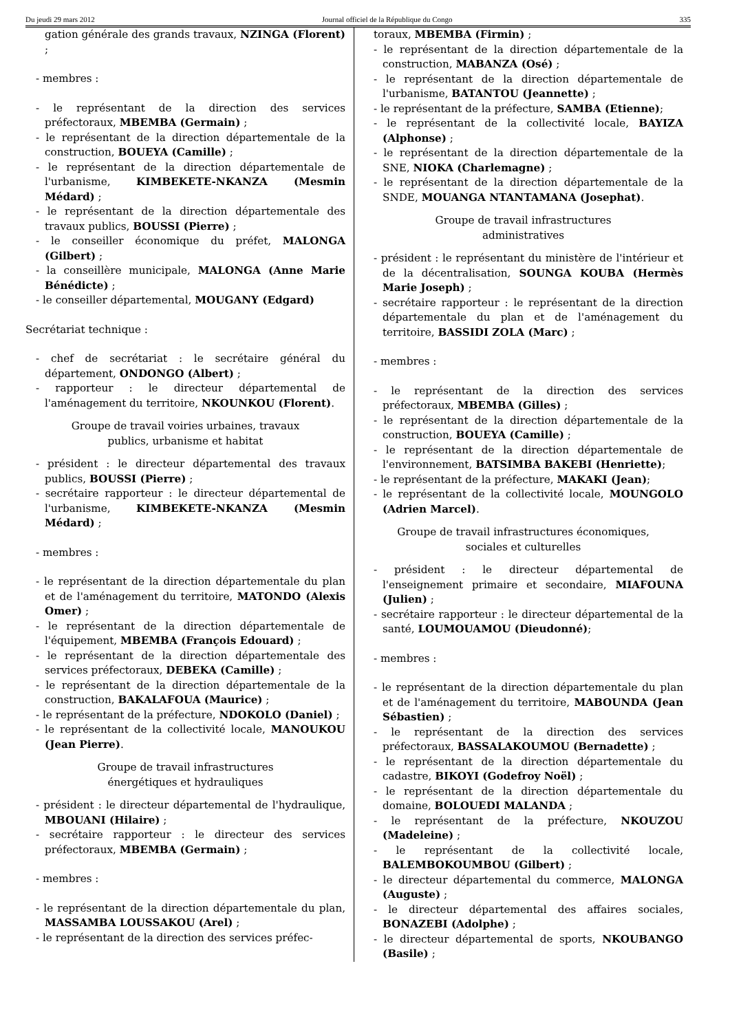Du jeudi 29 mars 2012 Journal officiel de la République du Congo 335
gation générale des grands travaux, NZINGA (Florent) ;
- membres :
- le représentant de la direction des services préfectoraux, MBEMBA (Germain) ;
- le représentant de la direction départementale de la construction, BOUEYA (Camille) ;
- le représentant de la direction départementale de l'urbanisme, KIMBEKETE-NKANZA (Mesmin Médard) ;
- le représentant de la direction départementale des travaux publics, BOUSSI (Pierre) ;
- le conseiller économique du préfet, MALONGA (Gilbert) ;
- la conseillère municipale, MALONGA (Anne Marie Bénédicte) ;
- le conseiller départemental, MOUGANY (Edgard)
Secrétariat technique :
- chef de secrétariat : le secrétaire général du département, ONDONGO (Albert) ;
- rapporteur : le directeur départemental de l'aménagement du territoire, NKOUNKOU (Florent).
Groupe de travail voiries urbaines, travaux
publics, urbanisme et habitat
- président : le directeur départemental des travaux publics, BOUSSI (Pierre) ;
- secrétaire rapporteur : le directeur départemental de l'urbanisme, KIMBEKETE-NKANZA (Mesmin Médard) ;
- membres :
- le représentant de la direction départementale du plan et de l'aménagement du territoire, MATONDO (Alexis Omer) ;
- le représentant de la direction départementale de l'équipement, MBEMBA (François Edouard) ;
- le représentant de la direction départementale des services préfectoraux, DEBEKA (Camille) ;
- le représentant de la direction départementale de la construction, BAKALAFOUA (Maurice) ;
- le représentant de la préfecture, NDOKOLO (Daniel) ;
- le représentant de la collectivité locale, MANOUKOU (Jean Pierre).
Groupe de travail infrastructures
énergétiques et hydrauliques
- président : le directeur départemental de l'hydraulique, MBOUANI (Hilaire) ;
- secrétaire rapporteur : le directeur des services préfectoraux, MBEMBA (Germain) ;
- membres :
- le représentant de la direction départementale du plan, MASSAMBA LOUSSAKOU (Arel) ;
- le représentant de la direction des services préfec-
toraux, MBEMBA (Firmin) ;
- le représentant de la direction départementale de la construction, MABANZA (Osé) ;
- le représentant de la direction départementale de l'urbanisme, BATANTOU (Jeannette) ;
- le représentant de la préfecture, SAMBA (Etienne);
- le représentant de la collectivité locale, BAYIZA (Alphonse) ;
- le représentant de la direction départementale de la SNE, NIOKA (Charlemagne) ;
- le représentant de la direction départementale de la SNDE, MOUANGA NTANTAMANA (Josephat).
Groupe de travail infrastructures
administratives
- président : le représentant du ministère de l'intérieur et de la décentralisation, SOUNGA KOUBA (Hermès Marie Joseph) ;
- secrétaire rapporteur : le représentant de la direction départementale du plan et de l'aménagement du territoire, BASSIDI ZOLA (Marc) ;
- membres :
- le représentant de la direction des services préfectoraux, MBEMBA (Gilles) ;
- le représentant de la direction départementale de la construction, BOUEYA (Camille) ;
- le représentant de la direction départementale de l'environnement, BATSIMBA BAKEBI (Henriette);
- le représentant de la préfecture, MAKAKI (Jean);
- le représentant de la collectivité locale, MOUNGOLO (Adrien Marcel).
Groupe de travail infrastructures économiques,
sociales et culturelles
- président : le directeur départemental de l'enseignement primaire et secondaire, MIAFOUNA (Julien) ;
- secrétaire rapporteur : le directeur départemental de la santé, LOUMOUAMOU (Dieudonné);
- membres :
- le représentant de la direction départementale du plan et de l'aménagement du territoire, MABOUNDA (Jean Sébastien) ;
- le représentant de la direction des services préfectoraux, BASSALAKOUMOU (Bernadette) ;
- le représentant de la direction départementale du cadastre, BIKOYI (Godefroy Noël) ;
- le représentant de la direction départementale du domaine, BOLOUEDI MALANDA ;
- le représentant de la préfecture, NKOUZOU (Madeleine) ;
- le représentant de la collectivité locale, BALEMBOKOUMBOU (Gilbert) ;
- le directeur départemental du commerce, MALONGA (Auguste) ;
- le directeur départemental des affaires sociales, BONAZEBI (Adolphe) ;
- le directeur départemental de sports, NKOUBANGO (Basile) ;